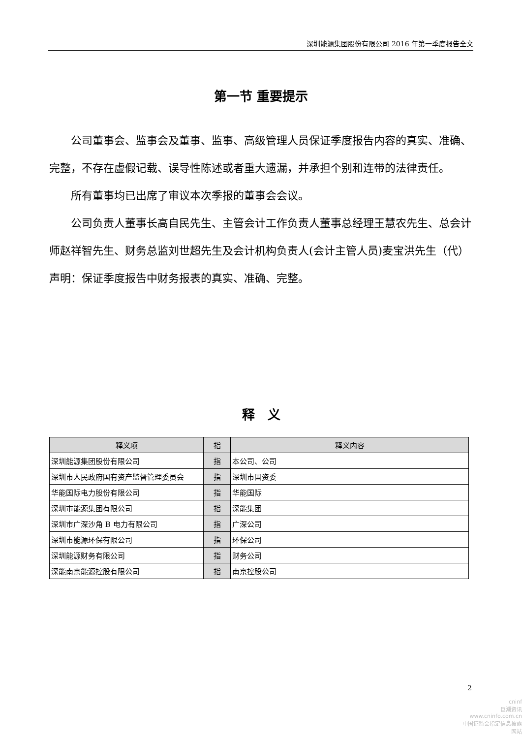深圳能源集团股份有限公司 2016 年第一季度报告全文
第一节 重要提示
公司董事会、监事会及董事、监事、高级管理人员保证季度报告内容的真实、准确、完整，不存在虚假记载、误导性陈述或者重大遗漏，并承担个别和连带的法律责任。
所有董事均已出席了审议本次季报的董事会会议。
公司负责人董事长高自民先生、主管会计工作负责人董事总经理王慧农先生、总会计师赵祥智先生、财务总监刘世超先生及会计机构负责人(会计主管人员)麦宝洪先生（代）声明：保证季度报告中财务报表的真实、准确、完整。
释　义
| 释义项 | 指 | 释义内容 |
| --- | --- | --- |
| 深圳能源集团股份有限公司 | 指 | 本公司、公司 |
| 深圳市人民政府国有资产监督管理委员会 | 指 | 深圳市国资委 |
| 华能国际电力股份有限公司 | 指 | 华能国际 |
| 深圳市能源集团有限公司 | 指 | 深能集团 |
| 深圳市广深沙角 B 电力有限公司 | 指 | 广深公司 |
| 深圳市能源环保有限公司 | 指 | 环保公司 |
| 深圳能源财务有限公司 | 指 | 财务公司 |
| 深能南京能源控股有限公司 | 指 | 南京控股公司 |
2
cninf
巨潮资讯
www.cninfo.com.cn
中国证监会指定信息披露网站